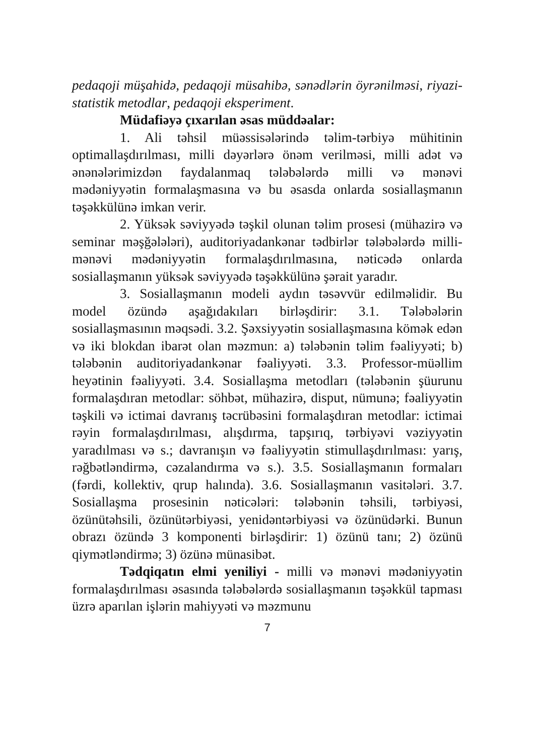pedaqoji müşahidə, pedaqoji müsahibə, sənədlərin öyrənilməsi, riyazi-statistik metodlar, pedaqoji eksperiment.
Müdafiəyə çıxarılan əsas müddəalar:
1. Ali təhsil müəssisələrində təlim-tərbiyə mühitinin optimallaşdırılması, milli dəyərlərə önəm verilməsi, milli adət və ənənələrimizdən faydalanmaq tələbələrdə milli və mənəvi mədəniyyətin formalaşmasına və bu əsasda onlarda sosiallaşmanın təşəkkülünə imkan verir.
2. Yüksək səviyyədə təşkil olunan təlim prosesi (mühazirə və seminar məşğələləri), auditoriyadankənar tədbirlər tələbələrdə milli-mənəvi mədəniyyətin formalaşdırılmasına, nəticədə onlarda sosiallaşmanın yüksək səviyyədə təşəkkülünə şərait yaradır.
3. Sosiallaşmanın modeli aydın təsəvvür edilməlidir. Bu model özündə aşağıdakıları birləşdirir: 3.1. Tələbələrin sosiallaşmasının məqsədi. 3.2. Şəxsiyyətin sosiallaşmasına kömək edən və iki blokdan ibarət olan məzmun: a) tələbənin təlim fəaliyyəti; b) tələbənin auditoriyadankənar fəaliyyəti. 3.3. Professor-müəllim heyətinin fəaliyyəti. 3.4. Sosiallaşma metodları (tələbənin şüurunu formalaşdıran metodlar: söhbət, mühazirə, disput, nümunə; fəaliyyətin təşkili və ictimai davranış təcrübəsini formalaşdıran metodlar: ictimai rəyin formalaşdırılması, alışdırma, tapşırıq, tərbiyəvi vəziyyətin yaradılması və s.; davranışın və fəaliyyətin stimullaşdırılması: yarış, rəğbətləndirmə, cəzalandırma və s.). 3.5. Sosiallaşmanın formaları (fərdi, kollektiv, qrup halında). 3.6. Sosiallaşmanın vasitələri. 3.7. Sosiallaşma prosesinin nəticələri: tələbənin təhsili, tərbiyəsi, özünütəhsili, özünütərbiyəsi, yenidəntərbiyəsi və özünüdərki. Bunun obrazı özündə 3 komponenti birləşdirir: 1) özünü tanı; 2) özünü qiymətləndirmə; 3) özünə münasibət.
Tədqiqatın elmi yeniliyi - milli və mənəvi mədəniyyətin formalaşdırılması əsasında tələbələrdə sosiallaşmanın təşəkkül tapması üzrə aparılan işlərin mahiyyəti və məzmunu
7